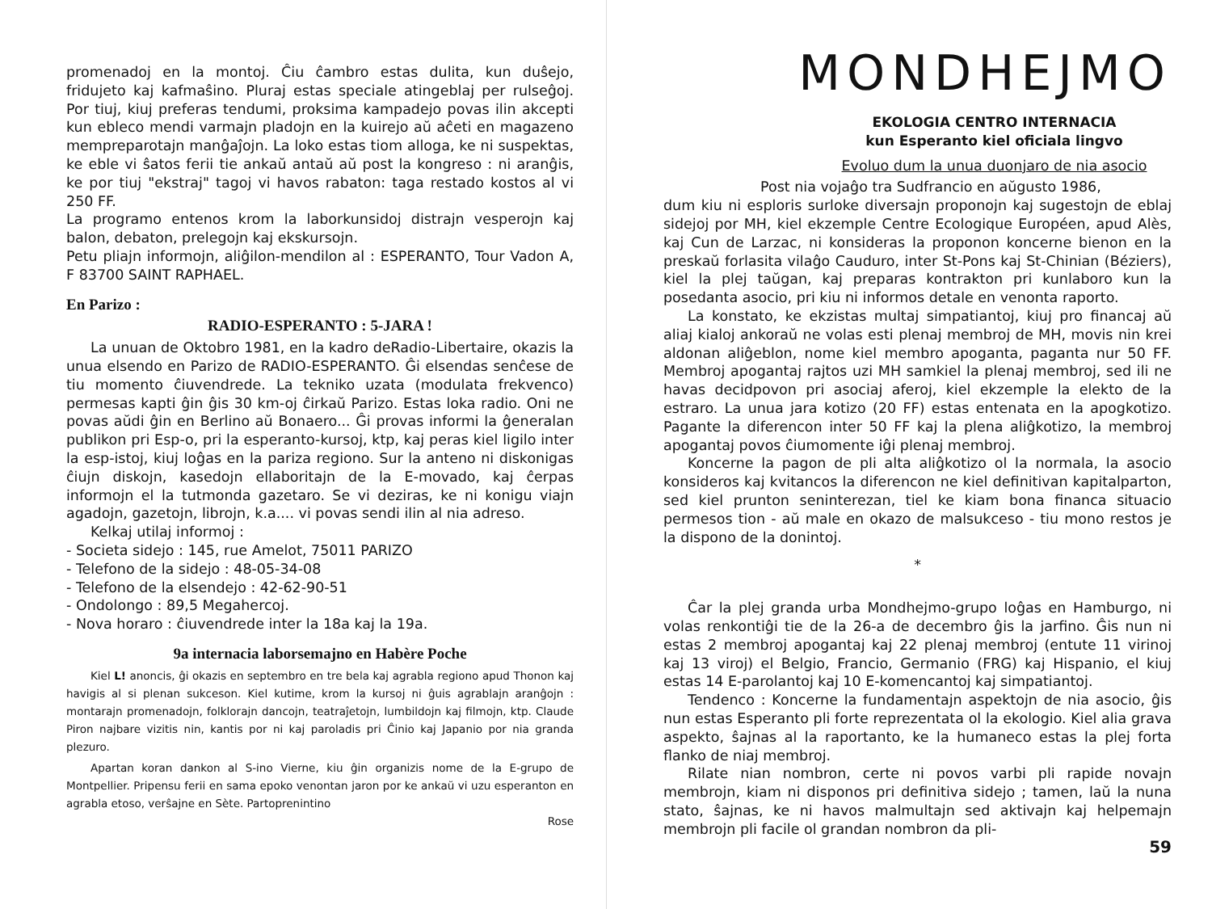promenadoj en la montoj. Ĉiu ĉambro estas dulita, kun duŝejo, fridujeto kaj kafmaŝino. Pluraj estas speciale atingeblaj per rulseĝoj. Por tiuj, kiuj preferas tendumi, proksima kampadejo povas ilin akcepti kun ebleco mendi varmajn pladojn en la kuirejo aŭ aĉeti en magazeno mempreparotajn manĝaĵojn. La loko estas tiom alloga, ke ni suspektas, ke eble vi ŝatos ferii tie ankaŭ antaŭ aŭ post la kongreso : ni aranĝis, ke por tiuj "ekstraj" tagoj vi havos rabaton: taga restado kostos al vi 250 FF.
La programo entenos krom la laborkunsidoj distrajn vesperojn kaj balon, debaton, prelegojn kaj ekskursojn.
Petu pliajn informojn, aliĝilon-mendilon al : ESPERANTO, Tour Vadon A, F 83700 SAINT RAPHAEL.
En Parizo :
RADIO-ESPERANTO : 5-JARA !
La unuan de Oktobro 1981, en la kadro deRadio-Libertaire, okazis la unua elsendo en Parizo de RADIO-ESPERANTO. Ĝi elsendas senĉese de tiu momento ĉiuvendrede. La tekniko uzata (modulata frekvenco) permesas kapti ĝin ĝis 30 km-oj ĉirkaŭ Parizo. Estas loka radio. Oni ne povas aŭdi ĝin en Berlino aŭ Bonaero... Ĝi provas informi la ĝeneralan publikon pri Esp-o, pri la esperanto-kursoj, ktp, kaj peras kiel ligilo inter la esp-istoj, kiuj loĝas en la pariza regiono. Sur la anteno ni diskonigas ĉiujn diskojn, kasedojn ellaboritajn de la E-movado, kaj ĉerpas informojn el la tutmonda gazetaro. Se vi deziras, ke ni konigu viajn agadojn, gazetojn, librojn, k.a.... vi povas sendi ilin al nia adreso.
Kelkaj utilaj informoj :
- Societa sidejo : 145, rue Amelot, 75011 PARIZO
- Telefono de la sidejo : 48-05-34-08
- Telefono de la elsendejo : 42-62-90-51
- Ondolongo : 89,5 Megahercoj.
- Nova horaro : ĉiuvendrede inter la 18a kaj la 19a.
9a internacia laborsemajno en Habère Poche
Kiel L! anoncis, ĝi okazis en septembro en tre bela kaj agrabla regiono apud Thonon kaj havigis al si plenan sukceson. Kiel kutime, krom la kursoj ni ĝuis agrablajn aranĝojn : montarajn promenadojn, folklorajn dancojn, teatraĵetojn, lumbildojn kaj filmojn, ktp. Claude Piron najbare vizitis nin, kantis por ni kaj paroladis pri Ĉinio kaj Japanio por nia granda plezuro.
Apartan koran dankon al S-ino Vierne, kiu ĝin organizis nome de la E-grupo de Montpellier. Pripensu ferii en sama epoko venontan jaron por ke ankaŭ vi uzu esperanton en agrabla etoso, verŝajne en Sète. Partoprenintino
Rose
MONDHEJMO
EKOLOGIA CENTRO INTERNACIA
kun Esperanto kiel oficiala lingvo
Evoluo dum la unua duonjaro de nia asocio
Post nia vojaĝo tra Sudfrancio en aŭgusto 1986,
dum kiu ni esploris surloke diversajn proponojn kaj sugestojn de eblaj sidejoj por MH, kiel ekzemple Centre Ecologique Européen, apud Alès, kaj Cun de Larzac, ni konsideras la proponon koncerne bienon en la preskaŭ forlasita vilaĝo Cauduro, inter St-Pons kaj St-Chinian (Béziers), kiel la plej taŭgan, kaj preparas kontrakton pri kunlaboro kun la posedanta asocio, pri kiu ni informos detale en venonta raporto.
La konstato, ke ekzistas multaj simpatiantoj, kiuj pro financaj aŭ aliaj kialoj ankoraŭ ne volas esti plenaj membroj de MH, movis nin krei aldonan aliĝeblon, nome kiel membro apoganta, paganta nur 50 FF. Membroj apogantaj rajtos uzi MH samkiel la plenaj membroj, sed ili ne havas decidpovon pri asociaj aferoj, kiel ekzemple la elekto de la estraro. La unua jara kotizo (20 FF) estas entenata en la apogkotizo. Pagante la diferencon inter 50 FF kaj la plena aliĝkotizo, la membroj apogantaj povos ĉiumomente iĝi plenaj membroj.
Koncerne la pagon de pli alta aliĝkotizo ol la normala, la asocio konsideros kaj kvitancos la diferencon ne kiel definitivan kapitalparton, sed kiel prunton seninterezan, tiel ke kiam bona financa situacio permesos tion - aŭ male en okazo de malsukceso - tiu mono restos je la dispono de la donintoj.
*
Ĉar la plej granda urba Mondhejmo-grupo loĝas en Hamburgo, ni volas renkontiĝi tie de la 26-a de decembro ĝis la jarfino. Ĝis nun ni estas 2 membroj apogantaj kaj 22 plenaj membroj (entute 11 virinoj kaj 13 viroj) el Belgio, Francio, Germanio (FRG) kaj Hispanio, el kiuj estas 14 E-parolantoj kaj 10 E-komencantoj kaj simpatiantoj.
Tendenco : Koncerne la fundamentajn aspektojn de nia asocio, ĝis nun estas Esperanto pli forte reprezentata ol la ekologio. Kiel alia grava aspekto, ŝajnas al la raportanto, ke la humaneco estas la plej forta flanko de niaj membroj.
Rilate nian nombron, certe ni povos varbi pli rapide novajn membrojn, kiam ni disponos pri definitiva sidejo ; tamen, laŭ la nuna stato, ŝajnas, ke ni havos malmultajn sed aktivajn kaj helpemajn membrojn pli facile ol grandan nombron da pli-
59